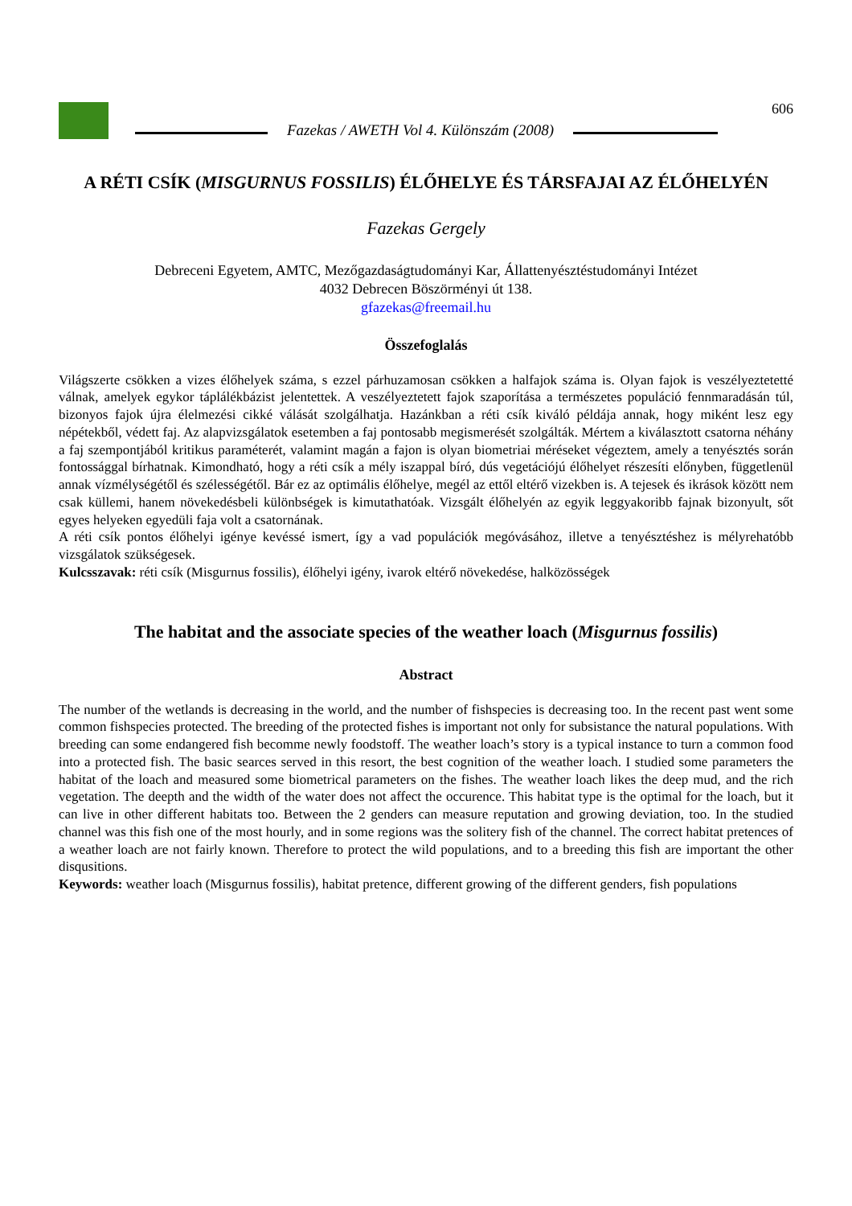Fazekas / AWETH Vol 4. Különszám (2008)
606
A RÉTI CSÍK (MISGURNUS FOSSILIS) ÉLŐHELYE ÉS TÁRSFAJAI AZ ÉLŐHELYÉN
Fazekas Gergely
Debreceni Egyetem, AMTC, Mezőgazdaságtudományi Kar, Állattenyésztéstudományi Intézet
4032 Debrecen Böszörményi út 138.
gfazekas@freemail.hu
Összefoglalás
Világszerte csökken a vizes élőhelyek száma, s ezzel párhuzamosan csökken a halfajok száma is. Olyan fajok is veszélyeztetetté válnak, amelyek egykor táplálékbázist jelentettek. A veszélyeztetett fajok szaporítása a természetes populáció fennmaradásán túl, bizonyos fajok újra élelmezési cikké válását szolgálhatja. Hazánkban a réti csík kiváló példája annak, hogy miként lesz egy népétekből, védett faj. Az alapvizsgálatok esetemben a faj pontosabb megismerését szolgálták. Mértem a kiválasztott csatorna néhány a faj szempontjából kritikus paraméterét, valamint magán a fajon is olyan biometriai méréseket végeztem, amely a tenyésztés során fontossággal bírhatnak. Kimondható, hogy a réti csík a mély iszappal bíró, dús vegetációjú élőhelyet részesíti előnyben, függetlenül annak vízmélységétől és szélességétől. Bár ez az optimális élőhelye, megél az ettől eltérő vizekben is. A tejesek és ikrások között nem csak küllemi, hanem növekedésbeli különbségek is kimutathatóak. Vizsgált élőhelyén az egyik leggyakoribb fajnak bizonyult, sőt egyes helyeken egyedüli faja volt a csatornának.
A réti csík pontos élőhelyi igénye kevéssé ismert, így a vad populációk megóvásához, illetve a tenyésztéshez is mélyrehatóbb vizsgálatok szükségesek.
Kulcsszavak: réti csík (Misgurnus fossilis), élőhelyi igény, ivarok eltérő növekedése, halközösségek
The habitat and the associate species of the weather loach (Misgurnus fossilis)
Abstract
The number of the wetlands is decreasing in the world, and the number of fishspecies is decreasing too. In the recent past went some common fishspecies protected. The breeding of the protected fishes is important not only for subsistance the natural populations. With breeding can some endangered fish becomme newly foodstoff. The weather loach’s story is a typical instance to turn a common food into a protected fish. The basic searces served in this resort, the best cognition of the weather loach. I studied some parameters the habitat of the loach and measured some biometrical parameters on the fishes. The weather loach likes the deep mud, and the rich vegetation. The deepth and the width of the water does not affect the occurence. This habitat type is the optimal for the loach, but it can live in other different habitats too. Between the 2 genders can measure reputation and growing deviation, too. In the studied channel was this fish one of the most hourly, and in some regions was the solitery fish of the channel. The correct habitat pretences of a weather loach are not fairly known. Therefore to protect the wild populations, and to a breeding this fish are important the other disqusitions.
Keywords: weather loach (Misgurnus fossilis), habitat pretence, different growing of the different genders, fish populations